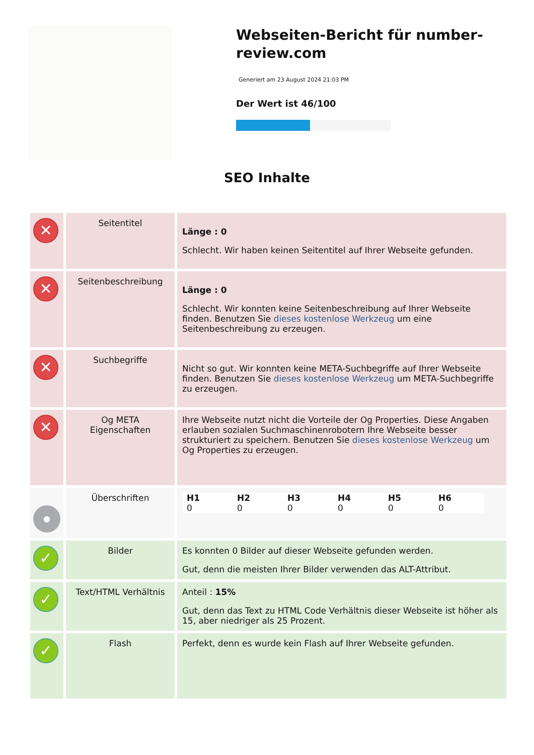Webseiten-Bericht für number-review.com
Generiert am 23 August 2024 21:03 PM
Der Wert ist 46/100
SEO Inhalte
| ✕ | Seitentitel | Länge : 0 Schlecht. Wir haben keinen Seitentitel auf Ihrer Webseite gefunden. |
| ✕ | Seitenbeschreibung | Länge : 0 Schlecht. Wir konnten keine Seitenbeschreibung auf Ihrer Webseite finden. Benutzen Sie dieses kostenlose Werkzeug um eine Seitenbeschreibung zu erzeugen. |
| ✕ | Suchbegriffe | Nicht so gut. Wir konnten keine META-Suchbegriffe auf Ihrer Webseite finden. Benutzen Sie dieses kostenlose Werkzeug um META-Suchbegriffe zu erzeugen. |
| ✕ | Og META Eigenschaften | Ihre Webseite nutzt nicht die Vorteile der Og Properties. Diese Angaben erlauben sozialen Suchmaschinenrobotern Ihre Webseite besser strukturiert zu speichern. Benutzen Sie dieses kostenlose Werkzeug um Og Properties zu erzeugen. |
| ● | Überschriften | H1 0 H2 0 H3 0 H4 0 H5 0 H6 0 |
| ✓ | Bilder | Es konnten 0 Bilder auf dieser Webseite gefunden werden. Gut, denn die meisten Ihrer Bilder verwenden das ALT-Attribut. |
| ✓ | Text/HTML Verhältnis | Anteil : 15% Gut, denn das Text zu HTML Code Verhältnis dieser Webseite ist höher als 15, aber niedriger als 25 Prozent. |
| ✓ | Flash | Perfekt, denn es wurde kein Flash auf Ihrer Webseite gefunden. |